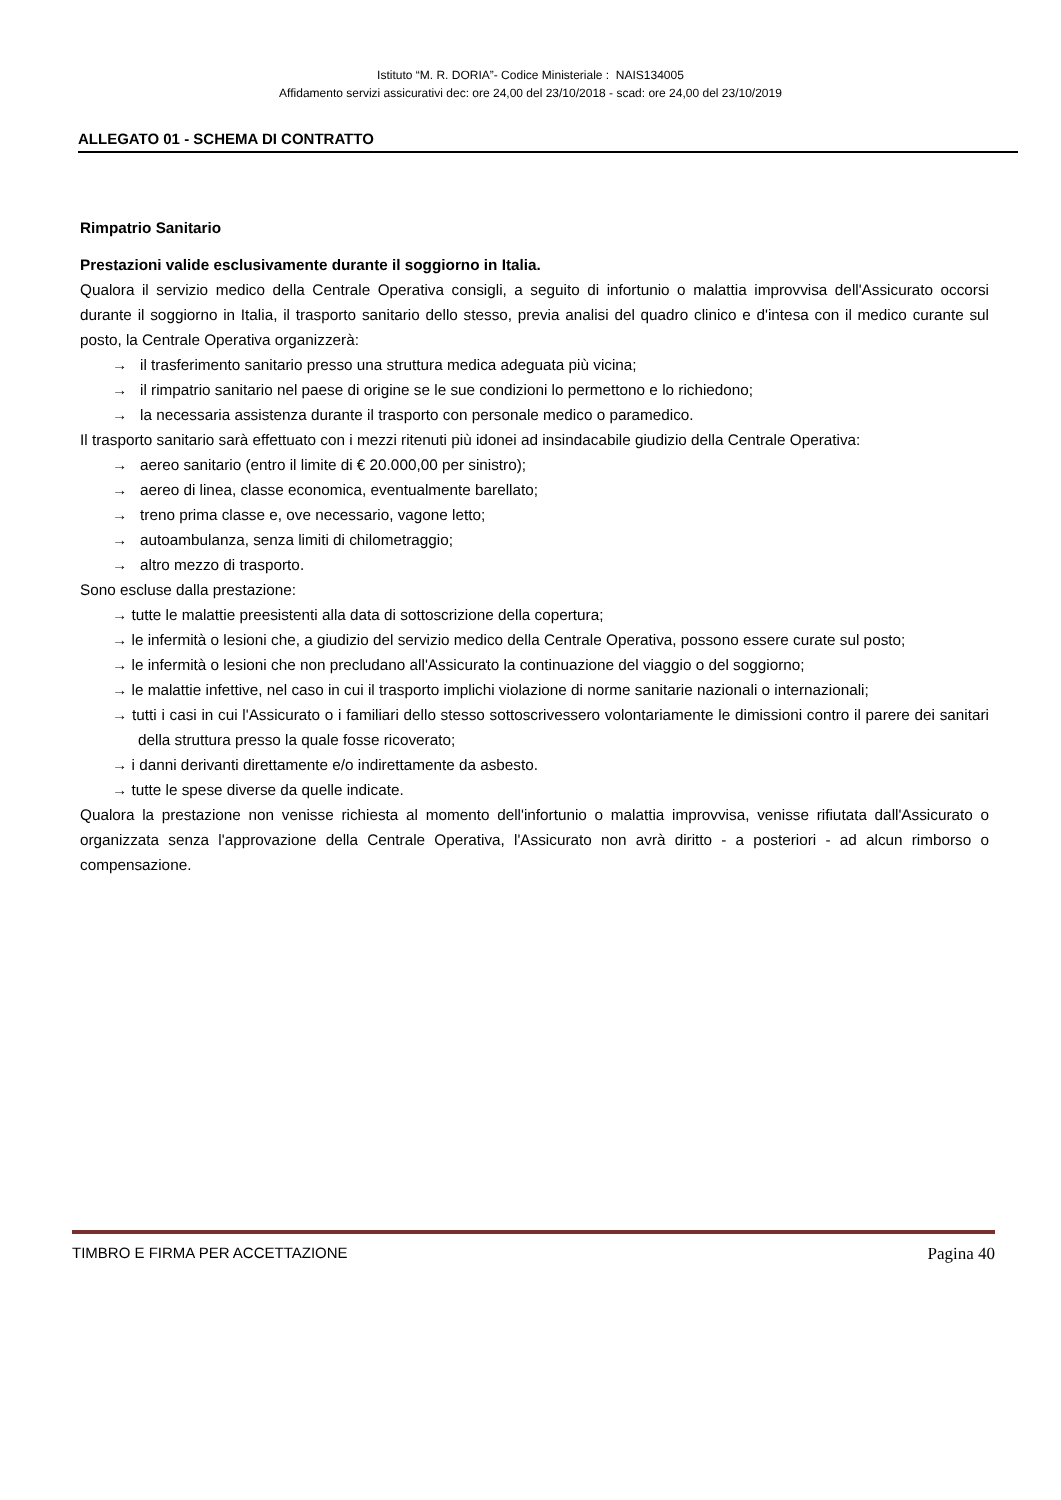Istituto “M. R. DORIA”- Codice Ministeriale : NAIS134005
Affidamento servizi assicurativi dec: ore 24,00 del 23/10/2018 - scad: ore 24,00 del 23/10/2019
ALLEGATO 01 - SCHEMA DI CONTRATTO
Rimpatrio Sanitario
Prestazioni valide esclusivamente durante il soggiorno in Italia.
Qualora il servizio medico della Centrale Operativa consigli, a seguito di infortunio o malattia improvvisa dell'Assicurato occorsi durante il soggiorno in Italia, il trasporto sanitario dello stesso, previa analisi del quadro clinico e d'intesa con il medico curante sul posto, la Centrale Operativa organizzerà:
→ il trasferimento sanitario presso una struttura medica adeguata più vicina;
→ il rimpatrio sanitario nel paese di origine se le sue condizioni lo permettono e lo richiedono;
→ la necessaria assistenza durante il trasporto con personale medico o paramedico.
Il trasporto sanitario sarà effettuato con i mezzi ritenuti più idonei ad insindacabile giudizio della Centrale Operativa:
→ aereo sanitario (entro il limite di € 20.000,00 per sinistro);
→ aereo di linea, classe economica, eventualmente barellato;
→ treno prima classe e, ove necessario, vagone letto;
→ autoambulanza, senza limiti di chilometraggio;
→ altro mezzo di trasporto.
Sono escluse dalla prestazione:
→ tutte le malattie preesistenti alla data di sottoscrizione della copertura;
→ le infermità o lesioni che, a giudizio del servizio medico della Centrale Operativa, possono essere curate sul posto;
→ le infermità o lesioni che non precludano all'Assicurato la continuazione del viaggio o del soggiorno;
→ le malattie infettive, nel caso in cui il trasporto implichi violazione di norme sanitarie nazionali o internazionali;
→ tutti i casi in cui l'Assicurato o i familiari dello stesso sottoscrivessero volontariamente le dimissioni contro il parere dei sanitari della struttura presso la quale fosse ricoverato;
→ i danni derivanti direttamente e/o indirettamente da asbesto.
→ tutte le spese diverse da quelle indicate.
Qualora la prestazione non venisse richiesta al momento dell'infortunio o malattia improvvisa, venisse rifiutata dall'Assicurato o organizzata senza l'approvazione della Centrale Operativa, l'Assicurato non avrà diritto - a posteriori - ad alcun rimborso o compensazione.
TIMBRO E FIRMA PER ACCETTAZIONE Pagina 40